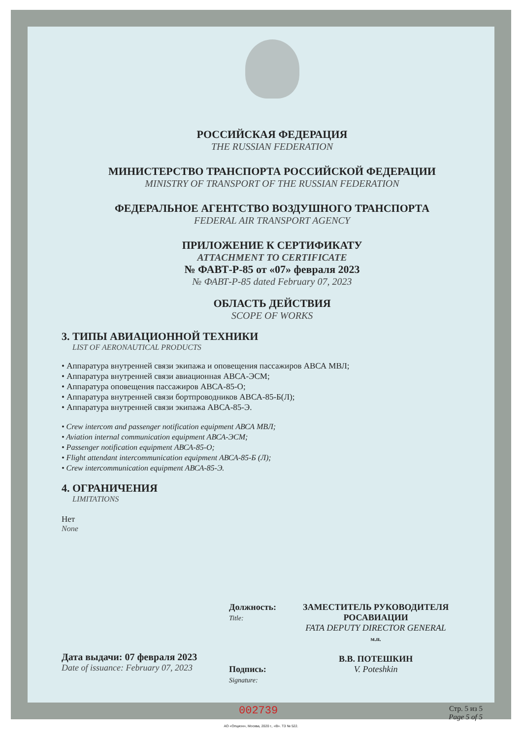РОССИЙСКАЯ ФЕДЕРАЦИЯ
THE RUSSIAN FEDERATION
МИНИСТЕРСТВО ТРАНСПОРТА РОССИЙСКОЙ ФЕДЕРАЦИИ
MINISTRY OF TRANSPORT OF THE RUSSIAN FEDERATION
ФЕДЕРАЛЬНОЕ АГЕНТСТВО ВОЗДУШНОГО ТРАНСПОРТА
FEDERAL AIR TRANSPORT AGENCY
ПРИЛОЖЕНИЕ К СЕРТИФИКАТУ
ATTACHMENT TO CERTIFICATE
№ ФАВТ-Р-85 от «07» февраля 2023
№ ФАВТ-Р-85 dated February 07, 2023
ОБЛАСТЬ ДЕЙСТВИЯ
SCOPE OF WORKS
3. ТИПЫ АВИАЦИОННОЙ ТЕХНИКИ
LIST OF AERONAUTICAL PRODUCTS
• Аппаратура внутренней связи экипажа и оповещения пассажиров АВСА МВЛ;
• Аппаратура внутренней связи авиационная АВСА-ЭСМ;
• Аппаратура оповещения пассажиров АВСА-85-О;
• Аппаратура внутренней связи бортпроводников АВСА-85-Б(Л);
• Аппаратура внутренней связи экипажа АВСА-85-Э.
• Crew intercom and passenger notification equipment АВСА МВЛ;
• Aviation internal communication equipment АВСА-ЭСМ;
• Passenger notification equipment АВСА-85-О;
• Flight attendant intercommunication equipment АВСА-85-Б (Л);
• Crew intercommunication equipment АВСА-85-Э.
4. ОГРАНИЧЕНИЯ
LIMITATIONS
Нет
None
Дата выдачи: 07 февраля 2023
Date of issuance: February 07, 2023
Должность:
Title:
Подпись:
Signature:
ЗАМЕСТИТЕЛЬ РУКОВОДИТЕЛЯ
РОСАВИАЦИИ
FATA DEPUTY DIRECTOR GENERAL
м.п.
В.В. ПОТЕШКИН
V. Poteshkin
002739 Стр. 5 из 5
Page 5 of 5
АО «Опцион», Москва, 2020 г., «В». ТЗ № 522.